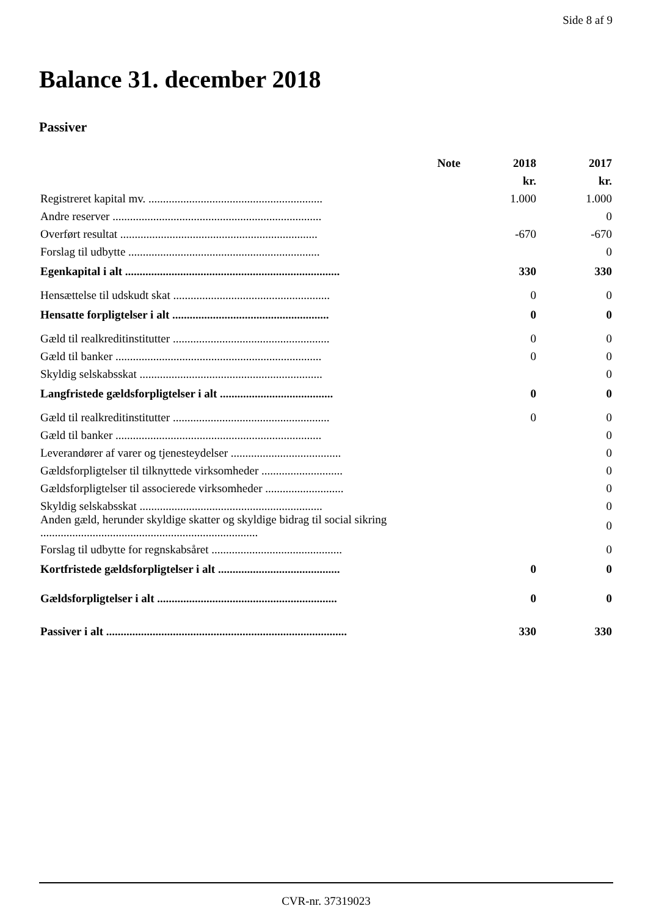Side 8 af 9
Balance 31. december 2018
Passiver
| | Note | 2018 | 2017 |
| --- | --- | --- | --- |
| | | kr. | kr. |
| Registreret kapital mv. ............................................................ | | 1.000 | 1.000 |
| Andre reserver ........................................................................ | | | 0 |
| Overført resultat .................................................................... | | -670 | -670 |
| Forslag til udbytte .................................................................. | | | 0 |
| Egenkapital i alt .......................................................................... | | 330 | 330 |
| Hensættelse til udskudt skat ...................................................... | | 0 | 0 |
| Hensatte forpligtelser i alt ...................................................... | | 0 | 0 |
| Gæld til realkreditinstitutter ...................................................... | | 0 | 0 |
| Gæld til banker ....................................................................... | | 0 | 0 |
| Skyldig selskabsskat ............................................................... | | | 0 |
| Langfristede gældsforpligtelser i alt ....................................... | | 0 | 0 |
| Gæld til realkreditinstitutter ...................................................... | | 0 | 0 |
| Gæld til banker ....................................................................... | | | 0 |
| Leverandører af varer og tjenesteydelser ...................................... | | | 0 |
| Gældsforpligtelser til tilknyttede virksomheder ............................ | | | 0 |
| Gældsforpligtelser til associerede virksomheder ........................... | | | 0 |
| Skyldig selskabsskat ............................................................... | | | 0 |
| Anden gæld, herunder skyldige skatter og skyldige bidrag til social sikring ........................................................................... | | | 0 |
| Forslag til udbytte for regnskabsåret ............................................. | | | 0 |
| Kortfristede gældsforpligtelser i alt .......................................... | | 0 | 0 |
| Gældsforpligtelser i alt .............................................................. | | 0 | 0 |
| Passiver i alt ................................................................................... | | 330 | 330 |
CVR-nr. 37319023